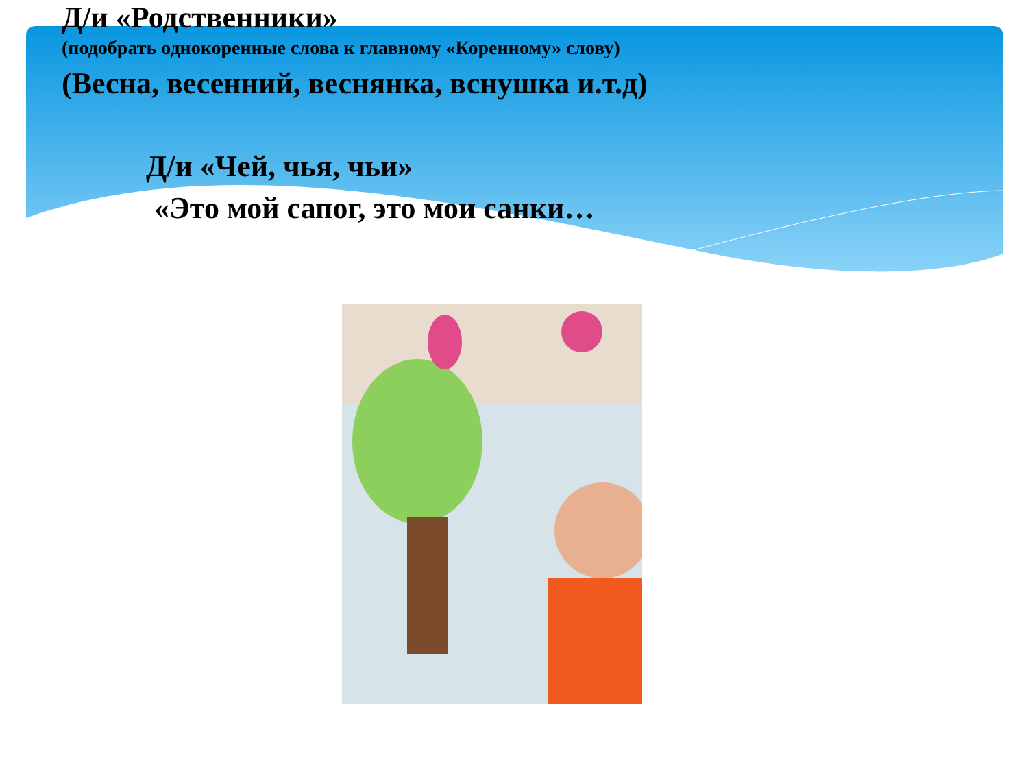Д/и «Родственники»
(подобрать однокоренные слова к главному «Коренному» слову)
(Весна, весенний, веснянка, вснушка и.т.д)
Д/и «Чей, чья, чьи»
«Это мой сапог, это мои санки…